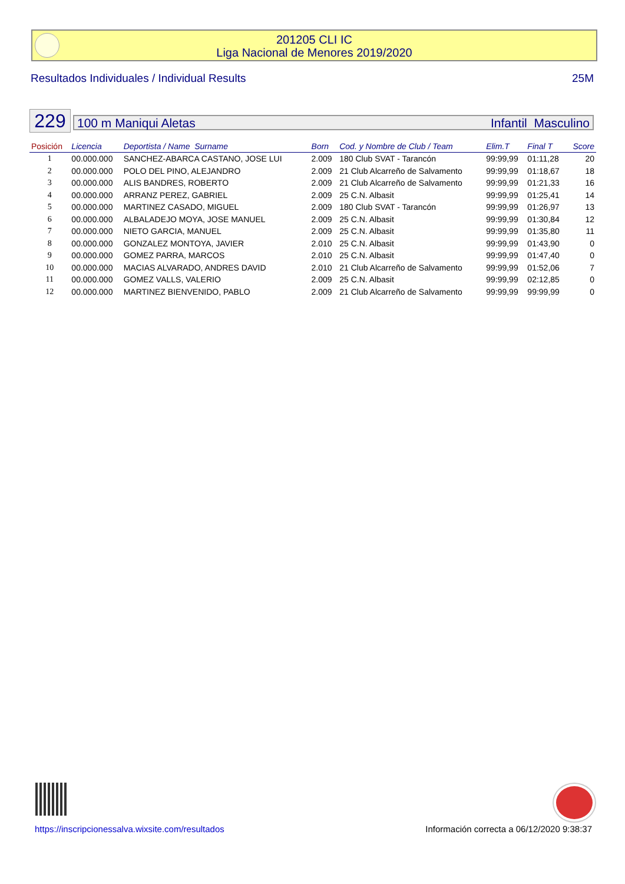201205 CLI IC
Liga Nacional de Menores 2019/2020
Resultados Individuales / Individual Results 25M
229 100 m Maniqui Aletas Infantil Masculino
| Posición | Licencia | Deportista / Name Surname | Born | Cod. y Nombre de Club / Team | Elim.T | Final T | Score |
| --- | --- | --- | --- | --- | --- | --- | --- |
| 1 | 00.000.000 | SANCHEZ-ABARCA CASTANO, JOSE LUI | 2.009 | 180 Club SVAT - Tarancón | 99:99,99 | 01:11,28 | 20 |
| 2 | 00.000.000 | POLO DEL PINO, ALEJANDRO | 2.009 | 21 Club Alcarreño de Salvamento | 99:99,99 | 01:18,67 | 18 |
| 3 | 00.000.000 | ALIS BANDRES, ROBERTO | 2.009 | 21 Club Alcarreño de Salvamento | 99:99,99 | 01:21,33 | 16 |
| 4 | 00.000.000 | ARRANZ PEREZ, GABRIEL | 2.009 | 25 C.N. Albasit | 99:99,99 | 01:25,41 | 14 |
| 5 | 00.000.000 | MARTINEZ CASADO, MIGUEL | 2.009 | 180 Club SVAT - Tarancón | 99:99,99 | 01:26,97 | 13 |
| 6 | 00.000.000 | ALBALADEJO MOYA, JOSE MANUEL | 2.009 | 25 C.N. Albasit | 99:99,99 | 01:30,84 | 12 |
| 7 | 00.000.000 | NIETO GARCIA, MANUEL | 2.009 | 25 C.N. Albasit | 99:99,99 | 01:35,80 | 11 |
| 8 | 00.000.000 | GONZALEZ MONTOYA, JAVIER | 2.010 | 25 C.N. Albasit | 99:99,99 | 01:43,90 | 0 |
| 9 | 00.000.000 | GOMEZ PARRA, MARCOS | 2.010 | 25 C.N. Albasit | 99:99,99 | 01:47,40 | 0 |
| 10 | 00.000.000 | MACIAS ALVARADO, ANDRES DAVID | 2.010 | 21 Club Alcarreño de Salvamento | 99:99,99 | 01:52,06 | 7 |
| 11 | 00.000.000 | GOMEZ VALLS, VALERIO | 2.009 | 25 C.N. Albasit | 99:99,99 | 02:12,85 | 0 |
| 12 | 00.000.000 | MARTINEZ BIENVENIDO, PABLO | 2.009 | 21 Club Alcarreño de Salvamento | 99:99,99 | 99:99,99 | 0 |
https://inscripcionessalva.wixsite.com/resultados Información correcta a 06/12/2020 9:38:37